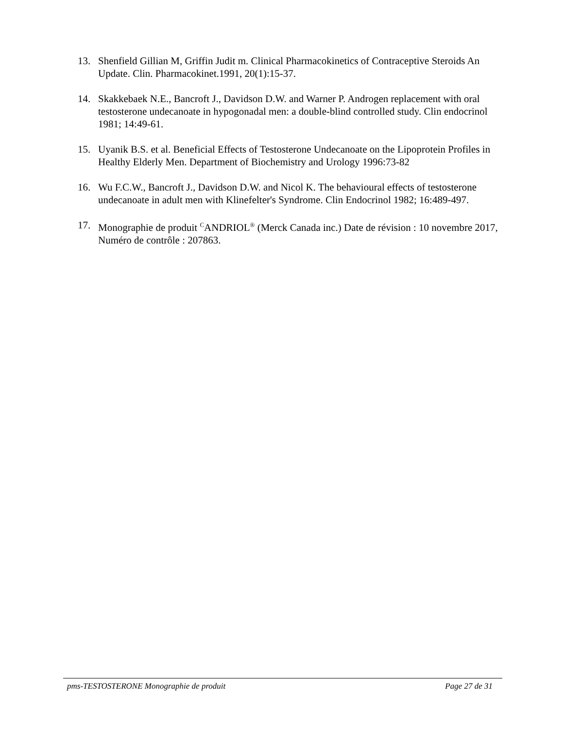13. Shenfield Gillian M, Griffin Judit m. Clinical Pharmacokinetics of Contraceptive Steroids An Update. Clin. Pharmacokinet.1991, 20(1):15-37.
14. Skakkebaek N.E., Bancroft J., Davidson D.W. and Warner P. Androgen replacement with oral testosterone undecanoate in hypogonadal men: a double-blind controlled study. Clin endocrinol 1981; 14:49-61.
15. Uyanik B.S. et al. Beneficial Effects of Testosterone Undecanoate on the Lipoprotein Profiles in Healthy Elderly Men. Department of Biochemistry and Urology 1996:73-82
16. Wu F.C.W., Bancroft J., Davidson D.W. and Nicol K. The behavioural effects of testosterone undecanoate in adult men with Klinefelter's Syndrome. Clin Endocrinol 1982; 16:489-497.
17. Monographie de produit <sup>C</sup>ANDRIOL<sup>®</sup> (Merck Canada inc.) Date de révision : 10 novembre 2017, Numéro de contrôle : 207863.
pms-TESTOSTERONE Monographie de produit Page 27 de 31